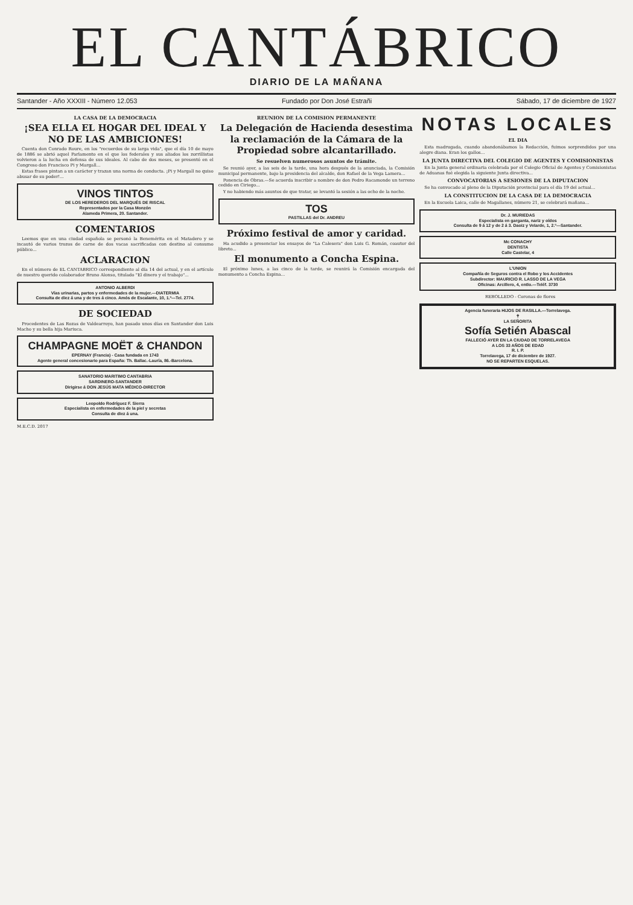EL CANTÁBRICO
DIARIO DE LA MAÑANA
Santander - Año XXXIII - Número 12.053 Fundado por Don José Estrañi Sábado, 17 de diciembre de 1927
LA CASA DE LA DEMOCRACIA
¡SEA ELLA EL HOGAR DEL IDEAL Y NO DE LAS AMBICIONES!
Cuenta don Conrado Roure, en los "recuerdos de su larga vida", que el día 10 de mayo de 1886 se abrió aquel Parlamento en el que los federales y sus aliados los zorrillistas volvieron a la lucha en defensa de sus ideales. Al cabo de dos meses, se presentó en el Congreso don Francisco Pi y Margall...
Estas frases pintan a un carácter y trazan una norma de conducta. ¡Pi y Margall no quiso abusar de su poder!...
VINOS TINTOS
DE LOS HEREDEROS DEL MARQUÉS DE RISCAL
Representados por la Casa Monzón
Alameda Primera, 20. Santander.
COMENTARIOS
Leemos que en una ciudad española se personó la Benemérita en el Matadero y se incautó de varios trozos de carne de dos vacas sacrificadas con destino al consumo público...
ACLARACION
En el número de EL CANTABRICO correspondiente al día 14 del actual, y en el artículo de nuestro querido colaborador Bruno Alonso, titulado "El dinero y el trabajo"...
ANTONIO ALBERDI
Vías urinarias, partos y enfermedades de la mujer.—DIATERMIA
Consulta de diez á una y de tres á cinco. Amós de Escalante, 10, 1.º—Tel. 2774.
DE SOCIEDAD
Procedentes de Las Rozas de Valdearroyo, han pasado unos días en Santander don Luis Macho y su bella hija Mariuca.
CHAMPAGNE MOËT & CHANDON
EPERNAY (Francia) - Casa fundada en 1743
Agente general concesionario para España: Th. Baïlac.-Lauría, 86.-Barcelona.
SANATORIO MARITIMO CANTABRIA
SARDINERO-SANTANDER
Dirigirse á DON JESÚS MATA MÉDICO-DIRECTOR
Leopoldo Rodríguez F. Sierra
Especialista en enfermedades de la piel y secretas
Consulta de diez á una.
REUNION DE LA COMISION PERMANENTE
La Delegación de Hacienda desestima la reclamación de la Cámara de la Propiedad sobre alcantarillado.
Se resuelven numerosos asuntos de trámite.
Se reunió ayer, a las seis de la tarde, una hora después de la anunciada, la Comisión municipal permanente, bajo la presidencia del alcalde, don Rafael de la Vega Lamera...
Ponencia de Obras.—Se acuerda inscribir a nombre de don Pedro Racamonde un terreno cedido en Ciriego...
Y no habiendo más asuntos de que tratar, se levantó la sesión a las ocho de la noche.
TOS
PASTILLAS del Dr. ANDREU
Próximo festival de amor y caridad.
Ha acudido a presenciar los ensayos de "La Calesera" don Luis G. Román, coautor del libreto...
El monumento a Concha Espina.
El próximo lunes, a las cinco de la tarde, se reunirá la Comisión encargada del monumento a Concha Espina...
NOTAS LOCALES
EL DIA
Esta madrugada, cuando abandonábamos la Redacción, fuimos sorprendidos por una alegre diana. Eran los gallos...
LA JUNTA DIRECTIVA DEL COLEGIO DE AGENTES Y COMISIONISTAS
En la junta general ordinaria celebrada por el Colegio Oficial de Agentes y Comisionistas de Aduanas fué elegida la siguiente Junta directiva...
CONVOCATORIAS A SESIONES DE LA DIPUTACION
Se ha convocado al pleno de la Diputación provincial para el día 19 del actual...
LA CONSTITUCION DE LA CASA DE LA DEMOCRACIA
En la Escuela Laica, calle de Magallanes, número 21, se celebrará mañana...
Dr. J. MURIEDAS
Especialista en garganta, nariz y oídos
Consulta de 9 á 12 y de 2 á 3. Daoiz y Velarde, 1, 2.º—Santander.
Mc CONACHY
DENTISTA
Calle Castelar, 4
L'UNION
Compañía de Seguros contra el Robo y los Accidentes
Subdirector: MAURICIO R. LASSO DE LA VEGA
Oficinas: Arcillero, 4, entlo.—Teléf. 3730
REBOLLEDO - Coronas de flores
Agencia funeraria HIJOS DE RASILLA.—Torrelavega.
✝
LA SEÑORITA
Sofía Setién Abascal
FALLECIÓ AYER EN LA CIUDAD DE TORRELAVEGA
A LOS 33 AÑOS DE EDAD
R. I. P.
Torrelavega, 17 de diciembre de 1927.
NO SE REPARTEN ESQUELAS.
M.E.C.D. 2017